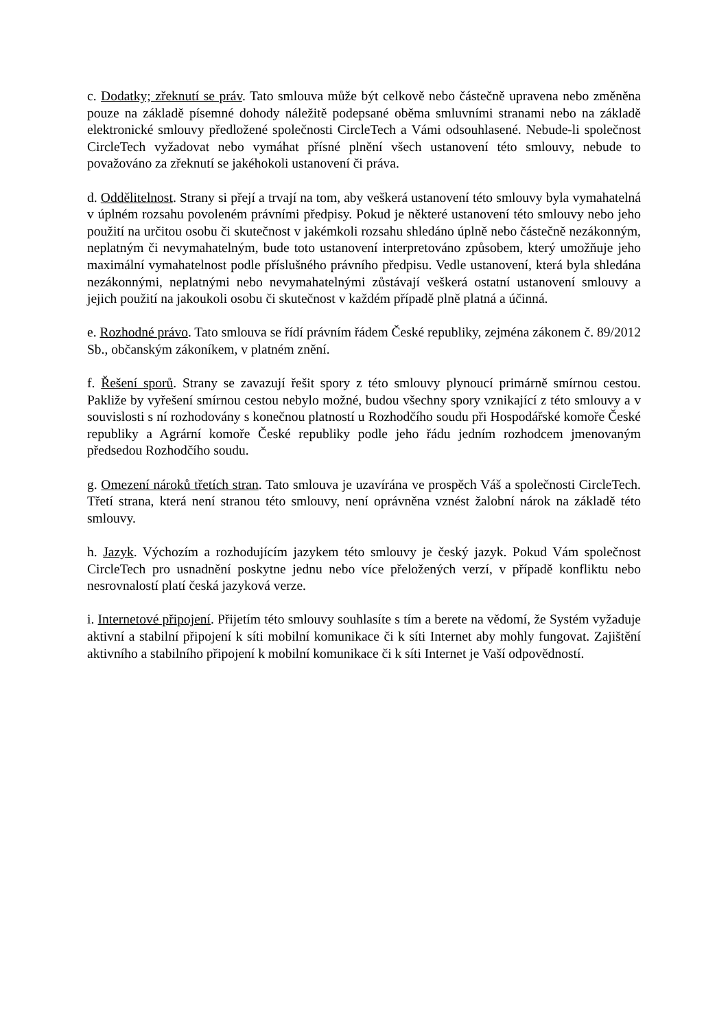c. Dodatky; zřeknutí se práv. Tato smlouva může být celkově nebo částečně upravena nebo změněna pouze na základě písemné dohody náležitě podepsané oběma smluvními stranami nebo na základě elektronické smlouvy předložené společnosti CircleTech a Vámi odsouhlasené. Nebude-li společnost CircleTech vyžadovat nebo vymáhat přísné plnění všech ustanovení této smlouvy, nebude to považováno za zřeknutí se jakéhokoli ustanovení či práva.
d. Oddělitelnost. Strany si přejí a trvají na tom, aby veškerá ustanovení této smlouvy byla vymahatelná v úplném rozsahu povoleném právními předpisy. Pokud je některé ustanovení této smlouvy nebo jeho použití na určitou osobu či skutečnost v jakémkoli rozsahu shledáno úplně nebo částečně nezákonným, neplatným či nevymahatelným, bude toto ustanovení interpretováno způsobem, který umožňuje jeho maximální vymahatelnost podle příslušného právního předpisu. Vedle ustanovení, která byla shledána nezákonnými, neplatnými nebo nevymahatelnými zůstávají veškerá ostatní ustanovení smlouvy a jejich použití na jakoukoli osobu či skutečnost v každém případě plně platná a účinná.
e. Rozhodné právo. Tato smlouva se řídí právním řádem České republiky, zejména zákonem č. 89/2012 Sb., občanským zákoníkem, v platném znění.
f. Řešení sporů. Strany se zavazují řešit spory z této smlouvy plynoucí primárně smírnou cestou. Pakliže by vyřešení smírnou cestou nebylo možné, budou všechny spory vznikající z této smlouvy a v souvislosti s ní rozhodovány s konečnou platností u Rozhodčího soudu při Hospodářské komoře České republiky a Agrární komoře České republiky podle jeho řádu jedním rozhodcem jmenovaným předsedou Rozhodčího soudu.
g. Omezení nároků třetích stran. Tato smlouva je uzavírána ve prospěch Váš a společnosti CircleTech. Třetí strana, která není stranou této smlouvy, není oprávněna vznést žalobní nárok na základě této smlouvy.
h. Jazyk. Výchozím a rozhodujícím jazykem této smlouvy je český jazyk. Pokud Vám společnost CircleTech pro usnadnění poskytne jednu nebo více přeložených verzí, v případě konfliktu nebo nesrovnalostí platí česká jazyková verze.
i. Internetové připojení. Přijetím této smlouvy souhlasíte s tím a berete na vědomí, že Systém vyžaduje aktivní a stabilní připojení k síti mobilní komunikace či k síti Internet aby mohly fungovat. Zajištění aktivního a stabilního připojení k mobilní komunikace či k síti Internet je Vaší odpovědností.